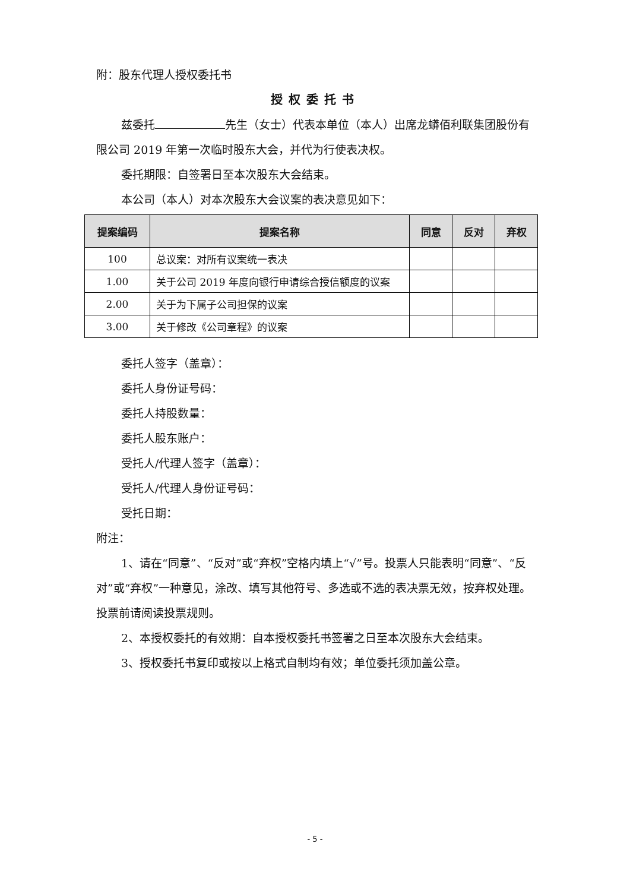附：股东代理人授权委托书
授权委托书
兹委托 先生（女士）代表本单位（本人）出席龙蟒佰利联集团股份有限公司 2019 年第一次临时股东大会，并代为行使表决权。
委托期限：自签署日至本次股东大会结束。
本公司（本人）对本次股东大会议案的表决意见如下：
| 提案编码 | 提案名称 | 同意 | 反对 | 弃权 |
| --- | --- | --- | --- | --- |
| 100 | 总议案：对所有议案统一表决 | | | |
| 1.00 | 关于公司 2019 年度向银行申请综合授信额度的议案 | | | |
| 2.00 | 关于为下属子公司担保的议案 | | | |
| 3.00 | 关于修改《公司章程》的议案 | | | |
委托人签字（盖章）：
委托人身份证号码：
委托人持股数量：
委托人股东账户：
受托人/代理人签字（盖章）：
受托人/代理人身份证号码：
受托日期：
附注：
1、请在“同意”、“反对”或“弃权”空格内填上“√”号。投票人只能表明“同意”、“反对”或“弃权”一种意见，涂改、填写其他符号、多选或不选的表决票无效，按弃权处理。投票前请阅读投票规则。
2、本授权委托的有效期：自本授权委托书签署之日至本次股东大会结束。
3、授权委托书复印或按以上格式自制均有效；单位委托须加盖公章。
- 5 -